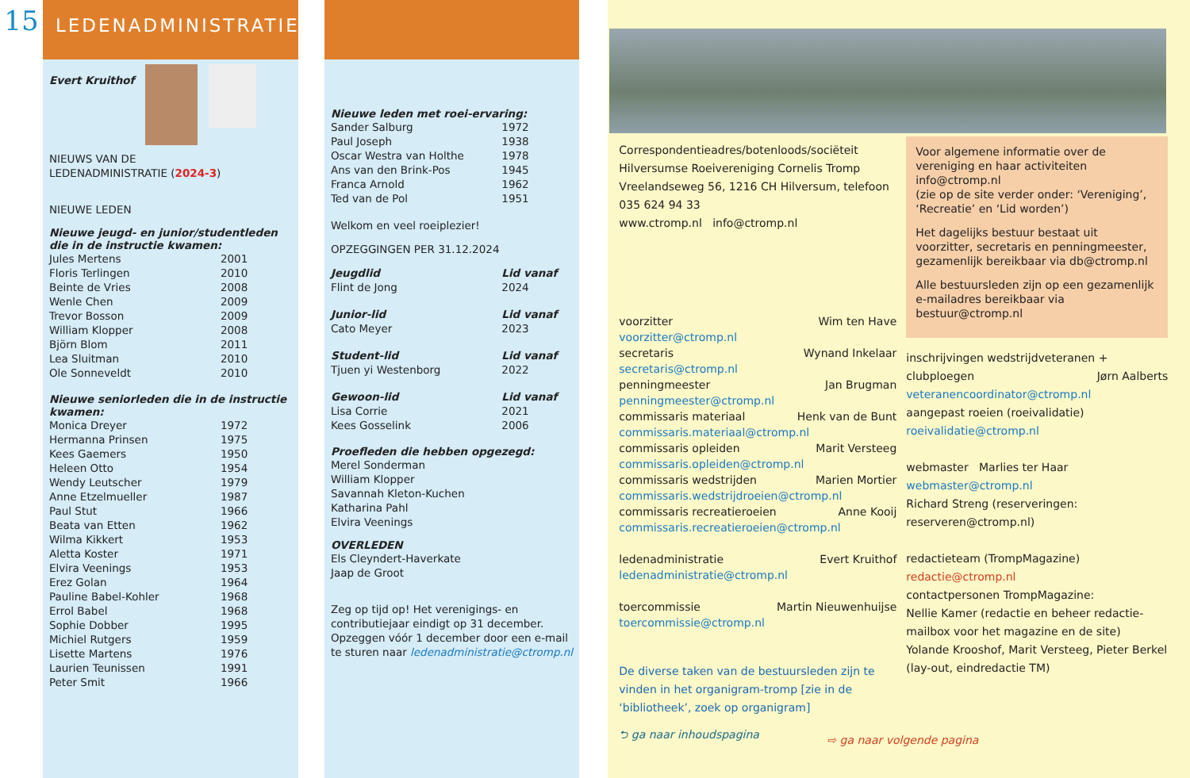15
LEDENADMINISTRATIE
Evert Kruithof
NIEUWS VAN DE
LEDENADMINISTRATIE (2024-3)
NIEUWE LEDEN
Nieuwe jeugd- en junior/studentleden die in de instructie kwamen:
Jules Mertens 2001
Floris Terlingen 2010
Beinte de Vries 2008
Wenle Chen 2009
Trevor Bosson 2009
William Klopper 2008
Björn Blom 2011
Lea Sluitman 2010
Ole Sonneveldt 2010
Nieuwe seniorleden die in de instructie kwamen:
Monica Dreyer 1972
Hermanna Prinsen 1975
Kees Gaemers 1950
Heleen Otto 1954
Wendy Leutscher 1979
Anne Etzelmueller 1987
Paul Stut 1966
Beata van Etten 1962
Wilma Kikkert 1953
Aletta Koster 1971
Elvira Veenings 1953
Erez Golan 1964
Pauline Babel-Kohler 1968
Errol Babel 1968
Sophie Dobber 1995
Michiel Rutgers 1959
Lisette Martens 1976
Laurien Teunissen 1991
Peter Smit 1966
Nieuwe leden met roei-ervaring:
Sander Salburg 1972
Paul Joseph 1938
Oscar Westra van Holthe 1978
Ans van den Brink-Pos 1945
Franca Arnold 1962
Ted van de Pol 1951
Welkom en veel roeiplezier!
OPZEGGINGEN PER 31.12.2024
Jeugdlid Lid vanaf
Flint de Jong 2024
Junior-lid Lid vanaf
Cato Meyer 2023
Student-lid Lid vanaf
Tjuen yi Westenborg 2022
Gewoon-lid Lid vanaf
Lisa Corrie 2021
Kees Gosselink 2006
Proefleden die hebben opgezegd:
Merel Sonderman
William Klopper
Savannah Kleton-Kuchen
Katharina Pahl
Elvira Veenings
OVERLEDEN
Els Cleyndert-Haverkate
Jaap de Groot
Zeg op tijd op! Het verenigings- en contributiejaar eindigt op 31 december. Opzeggen vóór 1 december door een e-mail te sturen naar ledenadministratie@ctromp.nl
Correspondentieadres/botenloods/sociëteit Hilversumse Roeivereniging Cornelis Tromp Vreelandseweg 56, 1216 CH Hilversum, telefoon 035 624 94 33
www.ctromp.nl info@ctromp.nl
voorzitter Wim ten Have
voorzitter@ctromp.nl
secretaris Wynand Inkelaar
secretaris@ctromp.nl
penningmeester Jan Brugman
penningmeester@ctromp.nl
commissaris materiaal Henk van de Bunt
commissaris.materiaal@ctromp.nl
commissaris opleiden Marit Versteeg
commissaris.opleiden@ctromp.nl
commissaris wedstrijden Marien Mortier
commissaris.wedstrijdroeien@ctromp.nl
commissaris recreatieroeien Anne Kooij
commissaris.recreatieroeien@ctromp.nl
ledenadministratie Evert Kruithof
ledenadministratie@ctromp.nl
toercommissie Martin Nieuwenhuijse
toercommissie@ctromp.nl
De diverse taken van de bestuursleden zijn te vinden in het organigram-tromp [zie in de ‘bibliotheek’, zoek op organigram]
⮌ ga naar inhoudspagina
Voor algemene informatie over de vereniging en haar activiteiten info@ctromp.nl
(zie op de site verder onder: ‘Vereniging’, ‘Recreatie’ en ‘Lid worden’)
Het dagelijks bestuur bestaat uit voorzitter, secretaris en penningmeester, gezamenlijk bereikbaar via db@ctromp.nl
Alle bestuursleden zijn op een gezamenlijk e-mailadres bereikbaar via bestuur@ctromp.nl
inschrijvingen wedstrijdveteranen +
clubploegen Jørn Aalberts
veteranencoordinator@ctromp.nl
aangepast roeien (roeivalidatie)
roeivalidatie@ctromp.nl
webmaster Marlies ter Haar
webmaster@ctromp.nl
Richard Streng (reserveringen: reserveren@ctromp.nl)
redactieteam (TrompMagazine)
redactie@ctromp.nl
contactpersonen TrompMagazine:
Nellie Kamer (redactie en beheer redactie-mailbox voor het magazine en de site)
Yolande Krooshof, Marit Versteeg, Pieter Berkel (lay-out, eindredactie TM)
⇨ ga naar volgende pagina